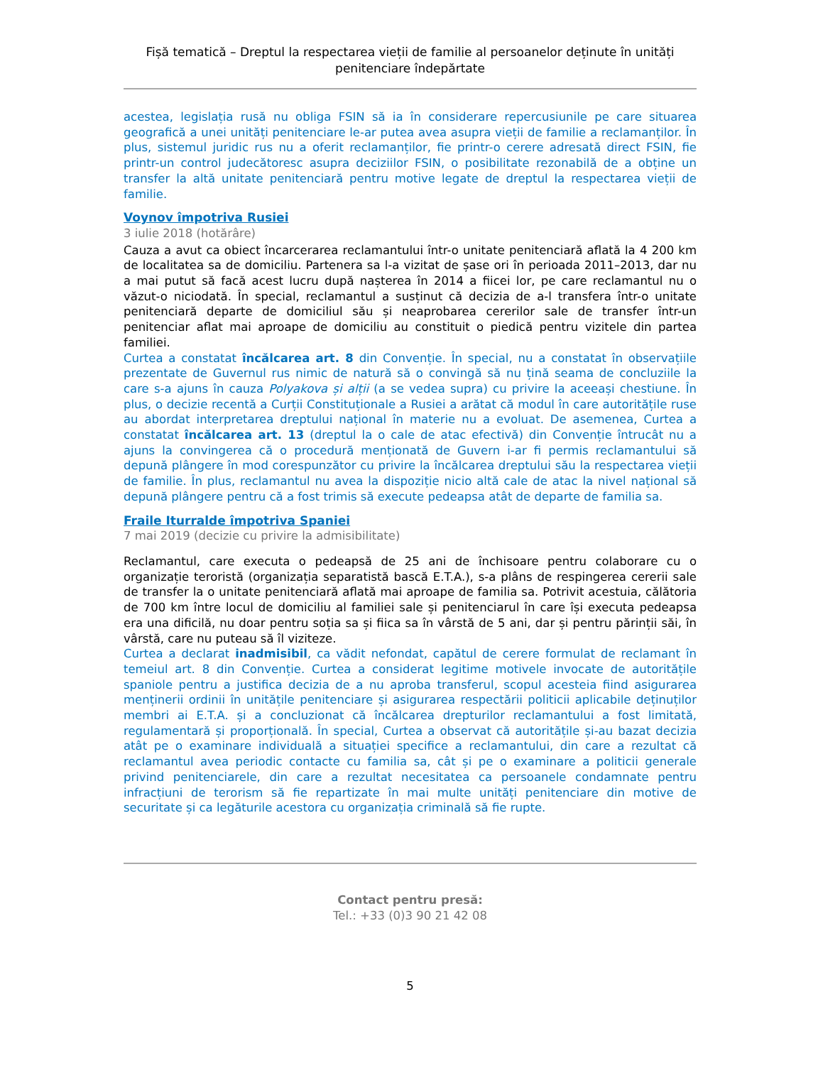Fișă tematică – Dreptul la respectarea vieții de familie al persoanelor deținute în unități penitenciare îndepărtate
acestea, legislația rusă nu obliga FSIN să ia în considerare repercusiunile pe care situarea geografică a unei unități penitenciare le-ar putea avea asupra vieții de familie a reclamanților. În plus, sistemul juridic rus nu a oferit reclamanților, fie printr-o cerere adresată direct FSIN, fie printr-un control judecătoresc asupra deciziilor FSIN, o posibilitate rezonabilă de a obține un transfer la altă unitate penitenciară pentru motive legate de dreptul la respectarea vieții de familie.
Voynov împotriva Rusiei
3 iulie 2018 (hotărâre)
Cauza a avut ca obiect încarcerarea reclamantului într-o unitate penitenciară aflată la 4 200 km de localitatea sa de domiciliu. Partenera sa l-a vizitat de șase ori în perioada 2011–2013, dar nu a mai putut să facă acest lucru după nașterea în 2014 a fiicei lor, pe care reclamantul nu o văzut-o niciodată. În special, reclamantul a susținut că decizia de a-l transfera într-o unitate penitenciară departe de domiciliul său și neaprobarea cererilor sale de transfer într-un penitenciar aflat mai aproape de domiciliu au constituit o piedică pentru vizitele din partea familiei.
Curtea a constatat încălcarea art. 8 din Convenție. În special, nu a constatat în observațiile prezentate de Guvernul rus nimic de natură să o convingă să nu țină seama de concluziile la care s-a ajuns în cauza Polyakova și alții (a se vedea supra) cu privire la aceeași chestiune. În plus, o decizie recentă a Curții Constituționale a Rusiei a arătat că modul în care autoritățile ruse au abordat interpretarea dreptului național în materie nu a evoluat. De asemenea, Curtea a constatat încălcarea art. 13 (dreptul la o cale de atac efectivă) din Convenție întrucât nu a ajuns la convingerea că o procedură menționată de Guvern i-ar fi permis reclamantului să depună plângere în mod corespunzător cu privire la încălcarea dreptului său la respectarea vieții de familie. În plus, reclamantul nu avea la dispoziție nicio altă cale de atac la nivel național să depună plângere pentru că a fost trimis să execute pedeapsa atât de departe de familia sa.
Fraile Iturralde împotriva Spaniei
7 mai 2019 (decizie cu privire la admisibilitate)
Reclamantul, care executa o pedeapsă de 25 ani de închisoare pentru colaborare cu o organizație teroristă (organizația separatistă bască E.T.A.), s-a plâns de respingerea cererii sale de transfer la o unitate penitenciară aflată mai aproape de familia sa. Potrivit acestuia, călătoria de 700 km între locul de domiciliu al familiei sale și penitenciarul în care își executa pedeapsa era una dificilă, nu doar pentru soția sa și fiica sa în vârstă de 5 ani, dar și pentru părinții săi, în vârstă, care nu puteau să îl viziteze.
Curtea a declarat inadmisibil, ca vădit nefondat, capătul de cerere formulat de reclamant în temeiul art. 8 din Convenție. Curtea a considerat legitime motivele invocate de autoritățile spaniole pentru a justifica decizia de a nu aproba transferul, scopul acesteia fiind asigurarea menținerii ordinii în unitățile penitenciare și asigurarea respectării politicii aplicabile deținuților membri ai E.T.A. și a concluzionat că încălcarea drepturilor reclamantului a fost limitată, regulamentară și proporțională. În special, Curtea a observat că autoritățile și-au bazat decizia atât pe o examinare individuală a situației specifice a reclamantului, din care a rezultat că reclamantul avea periodic contacte cu familia sa, cât și pe o examinare a politicii generale privind penitenciarele, din care a rezultat necesitatea ca persoanele condamnate pentru infracțiuni de terorism să fie repartizate în mai multe unități penitenciare din motive de securitate și ca legăturile acestora cu organizația criminală să fie rupte.
Contact pentru presă:
Tel.: +33 (0)3 90 21 42 08
5